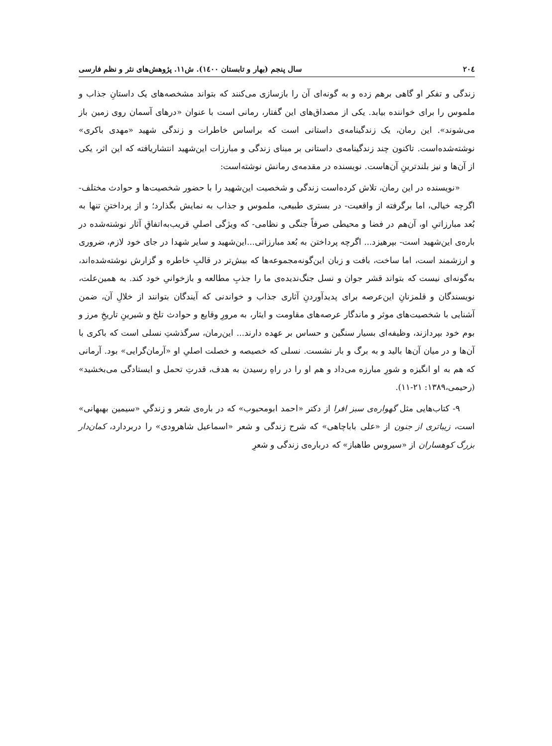۲۰٤ سال پنجم (بهار و تابستان ۱٤۰۰). ش۱۱. پژوهش‌های نثر و نظم فارسی
زندگی و تفکر او گاهی برهم زده و به گونه‌ای آن را بازسازی می‌کنند که بتواند مشخصه‌های یک داستانِ جذاب و ملموس را برای خواننده بیابد. یکی از مصداق‌های این گفتار، رمانی است با عنوان «درهای آسمان روی زمین باز می‌شوند». این رمان، یک زندگینامه‌ی داستانی است که براساس خاطرات و زندگی شهید «مهدی باکری» نوشته‌شده‌است. تاکنون چند زندگینامه‌ی داستانی بر مبنای زندگی و مبارزات این‌شهید انتشاریافته که این اثر، یکی از آن‌ها و نیز بلندترینِ آن‌هاست. نویسنده در مقدمه‌ی رمانش نوشته‌است:
«نویسنده در این رمان، تلاش کرده‌است زندگی و شخصیت این‌شهید را با حضور شخصیت‌ها و حوادث مختلف- اگرچه خیالی، اما برگرفته از واقعیت- در بستری طبیعی، ملموس و جذاب به نمایش بگذارد؛ و از پرداختنِ تنها به بُعد مبارزاتیِ او، آن‌هم در فضا و محیطی صرفاً جنگی و نظامی- که ویژگی اصلیِ قریب‌به‌اتفاقِ آثار نوشته‌شده در باره‌ی این‌شهید است- بپرهیزد... اگرچه پرداختن به بُعد مبارزاتی...این‌شهید و سایر شهدا در جای خود لازم، ضروری و ارزشمند است، اما ساخت، بافت و زبان این‌گونه‌مجموعه‌ها که بیش‌تر در قالبِ خاطره و گزارش نوشته‌شده‌اند، به‌گونه‌ای نیست که بتواند قشر جوان و نسل جنگ‌ندیده‌ی ما را جذبِ مطالعه و بازخوانیِ خود کند. به همین‌علت، نویسندگان و قلمزنانِ این‌عرصه برای پدیدآوردنِ آثاری جذاب و خواندنی که آیندگان بتوانند از خلالِ آن، ضمن آشنایی با شخصیت‌های موثر و ماندگار عرصه‌های مقاومت و ایثار، به مرورِ وقایع و حوادث تلخ و شیرینِ تاریخِ مرز و بوم خود بپردازند، وظیفه‌ای بسیار سنگین و حساس بر عهده دارند... این‌رمان، سرگذشتِ نسلی است که باکری با آن‌ها و در میان آن‌ها بالید و به برگ و بار نشست. نسلی که خصیصه و خصلت اصلیِ او «آرمان‌گرایی» بود. آرمانی که هم به او انگیزه و شورِ مبارزه می‌داد و هم او را در راهِ رسیدن به هدف، قدرتِ تحمل و ایستادگی می‌بخشید» (رحیمی،۱۳۸۹: ۲۱-۱۱).
۹- کتاب‌هایی مثل گهواره‌ی سبز افرا از دکتر «احمد ابومحبوب» که در باره‌ی شعر و زندگیِ «سیمین بهبهانی» است، زیباتری از جنون از «علی باباچاهی» که شرح زندگی و شعر «اسماعیل شاهرودی» را دربردارد، کمان‌دار بزرگ کوهساران از «سیروس طاهباز» که درباره‌ی زندگی و شعرِ